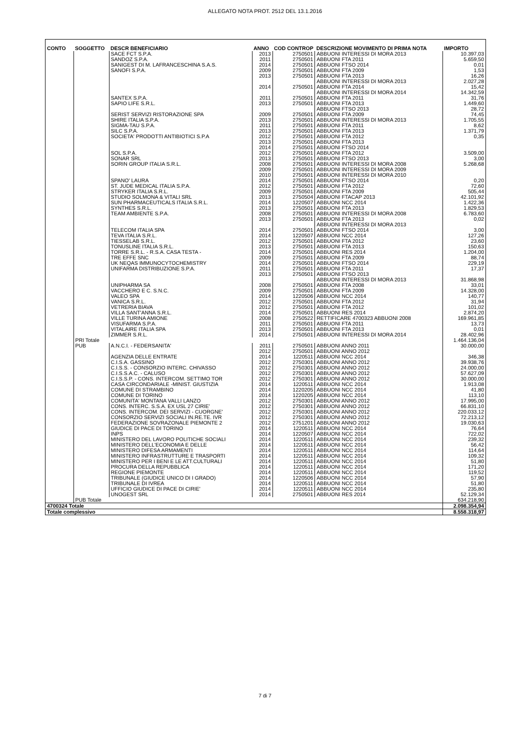ALLEGATO NOTA PROT. 2512 DEL 13.1.2016
| CONTO | SOGGETTO | DESCR BENEFICIARIO | ANNO | COD CONTROP | DESCRIZIONE MOVIMENTO DI PRIMA NOTA | IMPORTO |
| --- | --- | --- | --- | --- | --- | --- |
| | | SACE FCT S.P.A. | 2013 | 2750501 | ABBUONI INTERESSI DI MORA 2013 | 10.397,03 |
| | | SANDOZ S.P.A. | 2011 | 2750501 | ABBUONI FTA 2011 | 5.659,50 |
| | | SANIGEST DI M. LAFRANCESCHINA S.A.S. | 2014 | 2750501 | ABBUONI FTSO 2014 | 0,01 |
| | | SANOFI S.P.A. | 2009 | 2750501 | ABBUONI FTA 2009 | 1,53 |
| | | | 2013 | 2750501 | ABBUONI FTA 2013 | 16,26 |
| | | | | | ABBUONI INTERESSI DI MORA 2013 | 2.027,28 |
| | | | 2014 | 2750501 | ABBUONI FTA 2014 | 15,42 |
| | | | | | ABBUONI INTERESSI DI MORA 2014 | 14.342,59 |
| | | SANTEX S.P.A. | 2011 | 2750501 | ABBUONI FTA 2011 | 31,76 |
| | | SAPIO LIFE S.R.L. | 2013 | 2750501 | ABBUONI FTA 2013 | 1.449,60 |
| | | | | | ABBUONI FTSO 2013 | 28,72 |
| | | SERIST SERVIZI RISTORAZIONE SPA | 2009 | 2750501 | ABBUONI FTA 2009 | 74,45 |
| | | SHIRE ITALIA S.P.A. | 2013 | 2750501 | ABBUONI INTERESSI DI MORA 2013 | 1.705,55 |
| | | SIGMA-TAU S.P.A. | 2011 | 2750501 | ABBUONI FTA 2011 | 8,62 |
| | | SILC S.P.A. | 2013 | 2750501 | ABBUONI FTA 2013 | 1.371,79 |
| | | SOCIETA' PRODOTTI ANTIBIOTICI S.P.A | 2012 | 2750501 | ABBUONI FTA 2012 | 0,35 |
| | | | 2013 | 2750501 | ABBUONI FTA 2013 | |
| | | | 2014 | 2750501 | ABBUONI FTSO 2014 | |
| | | SOL S.P.A. | 2012 | 2750501 | ABBUONI FTA 2012 | 3.509,00 |
| | | SONAR SRL | 2013 | 2750501 | ABBUONI FTSO 2013 | 3,00 |
| | | SORIN GROUP ITALIA S.R.L. | 2008 | 2750501 | ABBUONI INTERESSI DI MORA 2008 | 5.268,68 |
| | | | 2009 | 2750501 | ABBUONI INTERESSI DI MORA 2009 | |
| | | | 2010 | 2750501 | ABBUONI INTERESSI DI MORA 2010 | |
| | | SPANO' LAURA | 2014 | 2750501 | ABBUONI FTSO 2014 | 0,20 |
| | | ST. JUDE MEDICAL ITALIA S.P.A. | 2012 | 2750501 | ABBUONI FTA 2012 | 72,60 |
| | | STRYKER ITALIA S.R.L. | 2009 | 2750501 | ABBUONI FTA 2009 | 505,44 |
| | | STUDIO SOLMONA & VITALI SRL | 2013 | 2750504 | ABBUONI FTACAP 2013 | 42.101,92 |
| | | SUN PHARMACEUTICALS ITALIA S.R.L. | 2014 | 1220507 | ABBUONI NCC 2014 | 1.422,36 |
| | | SYNTHES S.R.L. | 2013 | 2750501 | ABBUONI FTA 2013 | 1.829,53 |
| | | TEAM AMBIENTE S.P.A. | 2008 | 2750501 | ABBUONI INTERESSI DI MORA 2008 | 6.783,60 |
| | | | 2013 | 2750501 | ABBUONI FTA 2013 | 0,02 |
| | | | | | ABBUONI INTERESSI DI MORA 2013 | |
| | | TELECOM ITALIA SPA | 2014 | 2750501 | ABBUONI FTSO 2014 | 3,00 |
| | | TEVA ITALIA S.R.L. | 2014 | 1220507 | ABBUONI NCC 2014 | 127,26 |
| | | TIESSELAB S.R.L. | 2012 | 2750501 | ABBUONI FTA 2012 | 23,60 |
| | | TONUSLINE ITALIA S.R.L. | 2013 | 2750501 | ABBUONI FTA 2013 | 150,63 |
| | | TORRE S.R.L. - R.S.A. CASA TESTA - | 2014 | 2750501 | ABBUONI RES 2014 | 1.204,00 |
| | | TRE EFFE SNC | 2009 | 2750501 | ABBUONI FTA 2009 | 88,74 |
| | | UK NEQAS IMMUNOCYTOCHEMISTRY | 2014 | 2750501 | ABBUONI FTSO 2014 | 229,19 |
| | | UNIFARMA DISTRIBUZIONE S.P.A. | 2011 | 2750501 | ABBUONI FTA 2011 | 17,37 |
| | | | 2013 | 2750501 | ABBUONI FTSO 2013 | |
| | | | | | ABBUONI INTERESSI DI MORA 2013 | 31.868,98 |
| | | UNIPHARMA SA | 2008 | 2750501 | ABBUONI FTA 2008 | 33,01 |
| | | VACCHERO E C. S.N.C. | 2009 | 2750501 | ABBUONI FTA 2009 | 14.328,00 |
| | | VALEO SPA | 2014 | 1220506 | ABBUONI NCC 2014 | 140,77 |
| | | VANICA S.R.L. | 2012 | 2750501 | ABBUONI FTA 2012 | 31,94 |
| | | VETRERIA BIAVA | 2012 | 2750501 | ABBUONI FTA 2012 | 101,02 |
| | | VILLA SANT'ANNA S.R.L. | 2014 | 2750501 | ABBUONI RES 2014 | 2.874,20 |
| | | VILLE TURINA AMIONE | 2008 | 2750522 | RETTIFICARE 4700323 ABBUONI 2008 | 169.961,85 |
| | | VISUFARMA S.P.A. | 2011 | 2750501 | ABBUONI FTA 2011 | 13,73 |
| | | VITALAIRE ITALIA SPA | 2013 | 2750501 | ABBUONI FTA 2013 | 0,01 |
| | | ZIMMER S.R.L. | 2014 | 2750501 | ABBUONI INTERESSI DI MORA 2014 | 28.402,96 |
| | PRI Totale | | | | | 1.464.136,04 |
| | PUB | A.N.C.I. - FEDERSANITA' | 2011 | 2750501 | ABBUONI ANNO 2011 | 30.000,00 |
| | | | 2012 | 2750501 | ABBUONI ANNO 2012 | |
| | | AGENZIA DELLE ENTRATE | 2014 | 1220511 | ABBUONI NCC 2014 | 346,38 |
| | | C.I.S.A. GASSINO | 2012 | 2750301 | ABBUONI ANNO 2012 | 39.938,76 |
| | | C.I.S.S. - CONSORZIO INTERC. CHIVASSO | 2012 | 2750301 | ABBUONI ANNO 2012 | 24.000,00 |
| | | C.I.S.S.A.C. - CALUSO | 2012 | 2750301 | ABBUONI ANNO 2012 | 57.627,09 |
| | | C.I.S.S.P. - CONS. INTERCOM. SETTIMO TOR | 2012 | 2750301 | ABBUONI ANNO 2012 | 30.000,00 |
| | | CASA CIRCONDARIALE -MINIST. GIUSTIZIA | 2014 | 1220511 | ABBUONI NCC 2014 | 1.913,08 |
| | | COMUNE DI STRAMBINO | 2014 | 1220205 | ABBUONI NCC 2014 | 41,80 |
| | | COMUNE DI TORINO | 2014 | 1220205 | ABBUONI NCC 2014 | 113,10 |
| | | COMUNITA' MONTANA VALLI LANZO | 2012 | 2750301 | ABBUONI ANNO 2012 | 17.995,00 |
| | | CONS. INTERC. S.S.A. EX USL 27 CIRIE' | 2012 | 2750301 | ABBUONI ANNO 2012 | 66.831,10 |
| | | CONS. INTERCOM. DEI SERVIZI - CUORGNE' | 2012 | 2750301 | ABBUONI ANNO 2012 | 220.033,12 |
| | | CONSORZIO SERVIZI SOCIALI IN.RE.TE. IVR | 2012 | 2750301 | ABBUONI ANNO 2012 | 72.213,12 |
| | | FEDERAZIONE SOVRAZONALE PIEMONTE 2 | 2012 | 2751201 | ABBUONI ANNO 2012 | 19.030,63 |
| | | GIUDICE DI PACE DI TORINO | 2014 | 1220511 | ABBUONI NCC 2014 | 76,64 |
| | | INPS | 2014 | 1220507 | ABBUONI NCC 2014 | 722,02 |
| | | MINISTERO DEL LAVORO POLITICHE SOCIALI | 2014 | 1220511 | ABBUONI NCC 2014 | 239,32 |
| | | MINISTERO DELL'ECONOMIA E DELLE | 2014 | 1220511 | ABBUONI NCC 2014 | 56,42 |
| | | MINISTERO DIFESA ARMAMENTI | 2014 | 1220511 | ABBUONI NCC 2014 | 114,64 |
| | | MINISTERO INFRASTRUTTURE E TRASPORTI | 2014 | 1220511 | ABBUONI NCC 2014 | 109,32 |
| | | MINISTERO PER I BENI E LE ATT.CULTURALI | 2014 | 1220511 | ABBUONI NCC 2014 | 51,80 |
| | | PROCURA DELLA REPUBBLICA | 2014 | 1220511 | ABBUONI NCC 2014 | 171,20 |
| | | REGIONE PIEMONTE | 2014 | 1220511 | ABBUONI NCC 2014 | 119,52 |
| | | TRIBUNALE (GIUDICE UNICO DI I GRADO) | 2014 | 1220506 | ABBUONI NCC 2014 | 57,90 |
| | | TRIBUNALE DI IVREA | 2014 | 1220511 | ABBUONI NCC 2014 | 51,80 |
| | | UFFICIO GIUDICE DI PACE DI CIRIE' | 2014 | 1220511 | ABBUONI NCC 2014 | 235,80 |
| | | UNOGEST SRL | 2014 | 2750501 | ABBUONI RES 2014 | 52.129,34 |
| | PUB Totale | | | | | 634.218,90 |
| 4700324 Totale | | | | | | 2.098.354,94 |
| Totale complessivo | | | | | | 8.558.318,97 |
7 di 7